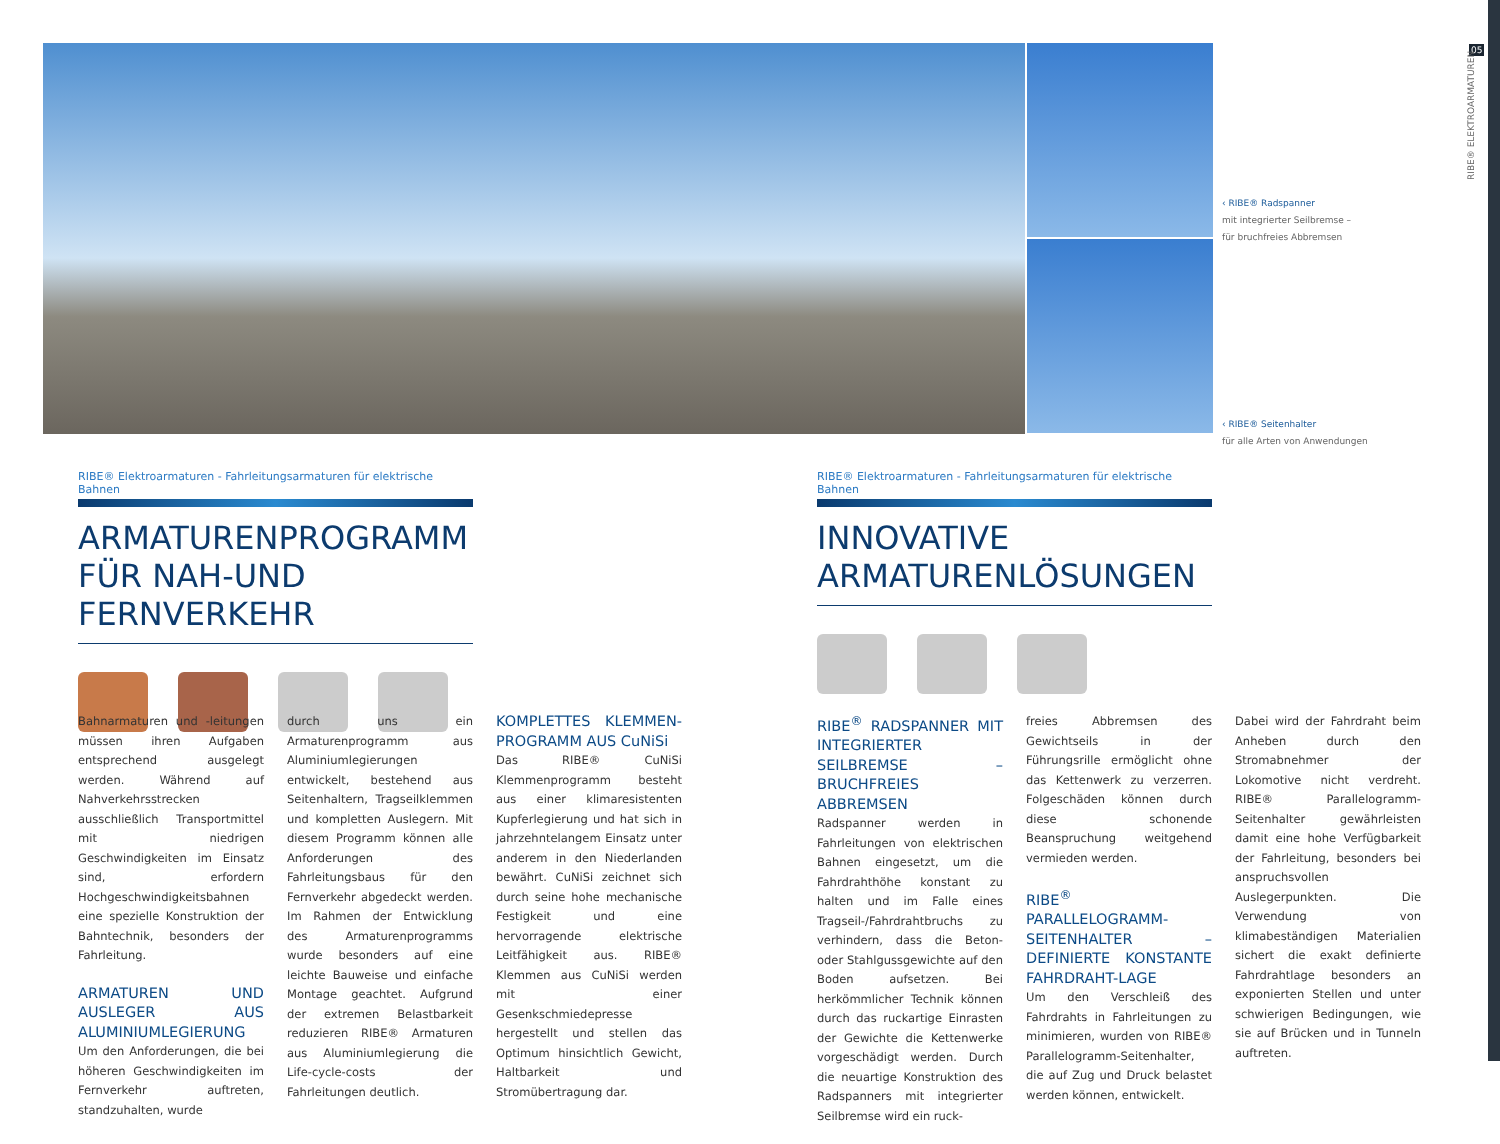‹ RIBE® Radspanner
mit integrierter Seilbremse –
für bruchfreies Abbremsen
‹ RIBE® Seitenhalter
für alle Arten von Anwendungen
05
RIBE® ELEKTROARMATUREN
RIBE® Elektroarmaturen - Fahrleitungsarmaturen für elektrische Bahnen
ARMATURENPROGRAMM
FÜR NAH-UND FERNVERKEHR
RIBE® Elektroarmaturen - Fahrleitungsarmaturen für elektrische Bahnen
INNOVATIVE
ARMATURENLÖSUNGEN
Bahnarmaturen und -leitungen müssen ihren Aufgaben entsprechend ausgelegt werden. Während auf Nahverkehrsstrecken ausschließlich Transportmittel mit niedrigen Geschwindigkeiten im Einsatz sind, erfordern Hochgeschwindigkeitsbahnen eine spezielle Konstruktion der Bahntechnik, besonders der Fahrleitung.
ARMATUREN UND AUSLEGER AUS ALUMINIUMLEGIERUNG
Um den Anforderungen, die bei höheren Geschwindigkeiten im Fernverkehr auftreten, standzuhalten, wurde
durch uns ein Armaturenprogramm aus Aluminiumlegierungen entwickelt, bestehend aus Seitenhaltern, Tragseilklemmen und kompletten Auslegern. Mit diesem Programm können alle Anforderungen des Fahrleitungsbaus für den Fernverkehr abgedeckt werden. Im Rahmen der Entwicklung des Armaturenprogramms wurde besonders auf eine leichte Bauweise und einfache Montage geachtet. Aufgrund der extremen Belastbarkeit reduzieren RIBE® Armaturen aus Aluminiumlegierung die Life-cycle-costs der Fahrleitungen deutlich.
KOMPLETTES KLEMMEN-PROGRAMM AUS CuNiSi
Das RIBE® CuNiSi Klemmenprogramm besteht aus einer klimaresistenten Kupferlegierung und hat sich in jahrzehntelangem Einsatz unter anderem in den Niederlanden bewährt. CuNiSi zeichnet sich durch seine hohe mechanische Festigkeit und eine hervorragende elektrische Leitfähigkeit aus. RIBE® Klemmen aus CuNiSi werden mit einer Gesenkschmiedepresse hergestellt und stellen das Optimum hinsichtlich Gewicht, Haltbarkeit und Stromübertragung dar.
RIBE<sup>®</sup> RADSPANNER MIT INTEGRIERTER SEILBREMSE – BRUCHFREIES ABBREMSEN
Radspanner werden in Fahrleitungen von elektrischen Bahnen eingesetzt, um die Fahrdrahthöhe konstant zu halten und im Falle eines Tragseil-/Fahrdrahtbruchs zu verhindern, dass die Beton- oder Stahlgussgewichte auf den Boden aufsetzen. Bei herkömmlicher Technik können durch das ruckartige Einrasten der Gewichte die Kettenwerke vorgeschädigt werden. Durch die neuartige Konstruktion des Radspanners mit integrierter Seilbremse wird ein ruck-
freies Abbremsen des Gewichtseils in der Führungsrille ermöglicht ohne das Kettenwerk zu verzerren. Folgeschäden können durch diese schonende Beanspruchung weitgehend vermieden werden.
RIBE<sup>®</sup> PARALLELOGRAMM-SEITENHALTER – DEFINIERTE KONSTANTE FAHRDRAHT-LAGE
Um den Verschleiß des Fahrdrahts in Fahrleitungen zu minimieren, wurden von RIBE® Parallelogramm-Seitenhalter, die auf Zug und Druck belastet werden können, entwickelt.
Dabei wird der Fahrdraht beim Anheben durch den Stromabnehmer der Lokomotive nicht verdreht. RIBE® Parallelogramm-Seitenhalter gewährleisten damit eine hohe Verfügbarkeit der Fahrleitung, besonders bei anspruchsvollen Auslegerpunkten. Die Verwendung von klimabeständigen Materialien sichert die exakt definierte Fahrdrahtlage besonders an exponierten Stellen und unter schwierigen Bedingungen, wie sie auf Brücken und in Tunneln auftreten.